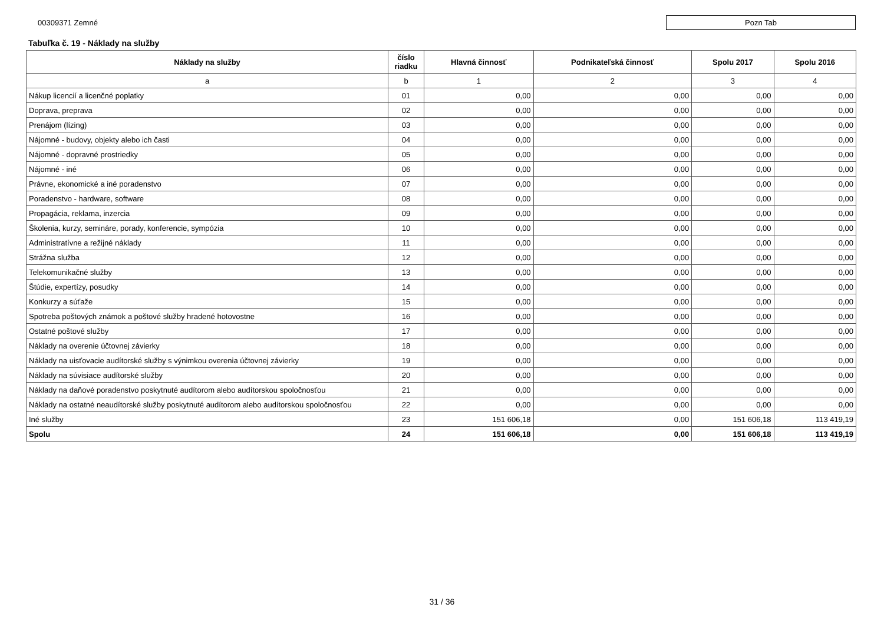00309371 Zemné
Pozn Tab
Tabuľka č. 19 - Náklady na služby
| Náklady na služby | číslo riadku | Hlavná činnosť | Podnikateľská činnosť | Spolu 2017 | Spolu 2016 |
| --- | --- | --- | --- | --- | --- |
| a | b | 1 | 2 | 3 | 4 |
| Nákup licencií a licenčné poplatky | 01 | 0,00 | 0,00 | 0,00 | 0,00 |
| Doprava, preprava | 02 | 0,00 | 0,00 | 0,00 | 0,00 |
| Prenájom (lízing) | 03 | 0,00 | 0,00 | 0,00 | 0,00 |
| Nájomné - budovy, objekty alebo ich časti | 04 | 0,00 | 0,00 | 0,00 | 0,00 |
| Nájomné - dopravné prostriedky | 05 | 0,00 | 0,00 | 0,00 | 0,00 |
| Nájomné - iné | 06 | 0,00 | 0,00 | 0,00 | 0,00 |
| Právne, ekonomické a iné poradenstvo | 07 | 0,00 | 0,00 | 0,00 | 0,00 |
| Poradenstvo - hardware, software | 08 | 0,00 | 0,00 | 0,00 | 0,00 |
| Propagácia, reklama, inzercia | 09 | 0,00 | 0,00 | 0,00 | 0,00 |
| Školenia, kurzy, semináre, porady, konferencie, sympózia | 10 | 0,00 | 0,00 | 0,00 | 0,00 |
| Administratívne a režijné náklady | 11 | 0,00 | 0,00 | 0,00 | 0,00 |
| Strážna služba | 12 | 0,00 | 0,00 | 0,00 | 0,00 |
| Telekomunikačné služby | 13 | 0,00 | 0,00 | 0,00 | 0,00 |
| Štúdie, expertízy, posudky | 14 | 0,00 | 0,00 | 0,00 | 0,00 |
| Konkurzy a súťaže | 15 | 0,00 | 0,00 | 0,00 | 0,00 |
| Spotreba poštových známok a poštové služby hradené hotovostne | 16 | 0,00 | 0,00 | 0,00 | 0,00 |
| Ostatné poštové služby | 17 | 0,00 | 0,00 | 0,00 | 0,00 |
| Náklady na overenie účtovnej závierky | 18 | 0,00 | 0,00 | 0,00 | 0,00 |
| Náklady na uisťovacie audítorské služby s výnimkou overenia účtovnej závierky | 19 | 0,00 | 0,00 | 0,00 | 0,00 |
| Náklady na súvisiace audítorské služby | 20 | 0,00 | 0,00 | 0,00 | 0,00 |
| Náklady na daňové poradenstvo poskytnuté audítorom alebo audítorskou spoločnosťou | 21 | 0,00 | 0,00 | 0,00 | 0,00 |
| Náklady na ostatné neaudítorské služby poskytnuté audítorom alebo audítorskou spoločnosťou | 22 | 0,00 | 0,00 | 0,00 | 0,00 |
| Iné služby | 23 | 151 606,18 | 0,00 | 151 606,18 | 113 419,19 |
| Spolu | 24 | 151 606,18 | 0,00 | 151 606,18 | 113 419,19 |
31 / 36